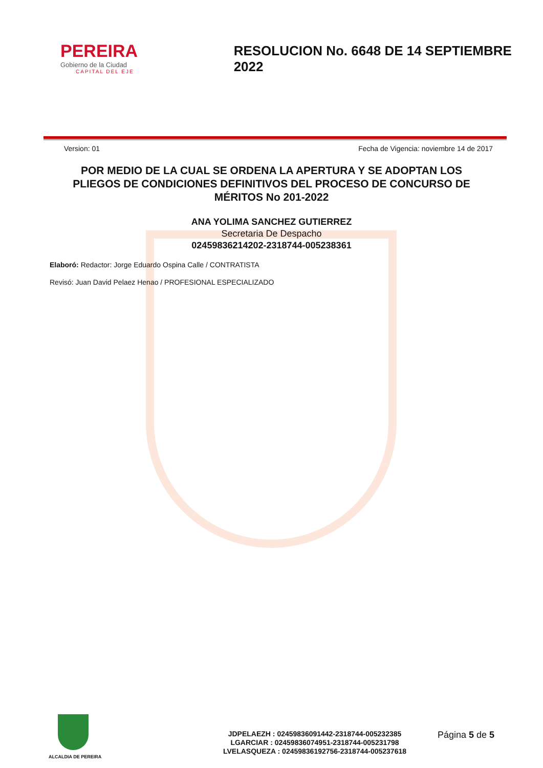PEREIRA
Gobierno de la Ciudad
CAPITAL DEL EJE
RESOLUCION No. 6648 DE 14 SEPTIEMBRE 2022
Version: 01 Fecha de Vigencia: noviembre 14 de 2017
POR MEDIO DE LA CUAL SE ORDENA LA APERTURA Y SE ADOPTAN LOS PLIEGOS DE CONDICIONES DEFINITIVOS DEL PROCESO DE CONCURSO DE MÉRITOS No 201-2022
ANA YOLIMA SANCHEZ GUTIERREZ
Secretaria De Despacho
02459836214202-2318744-005238361
Elaboró: Redactor: Jorge Eduardo Ospina Calle / CONTRATISTA
Revisó: Juan David Pelaez Henao / PROFESIONAL ESPECIALIZADO
ALCALDIA DE PEREIRA
JDPELAEZH : 02459836091442-2318744-005232385
LGARCIAR : 02459836074951-2318744-005231798
LVELASQUEZA : 02459836192756-2318744-005237618
Página 5 de 5